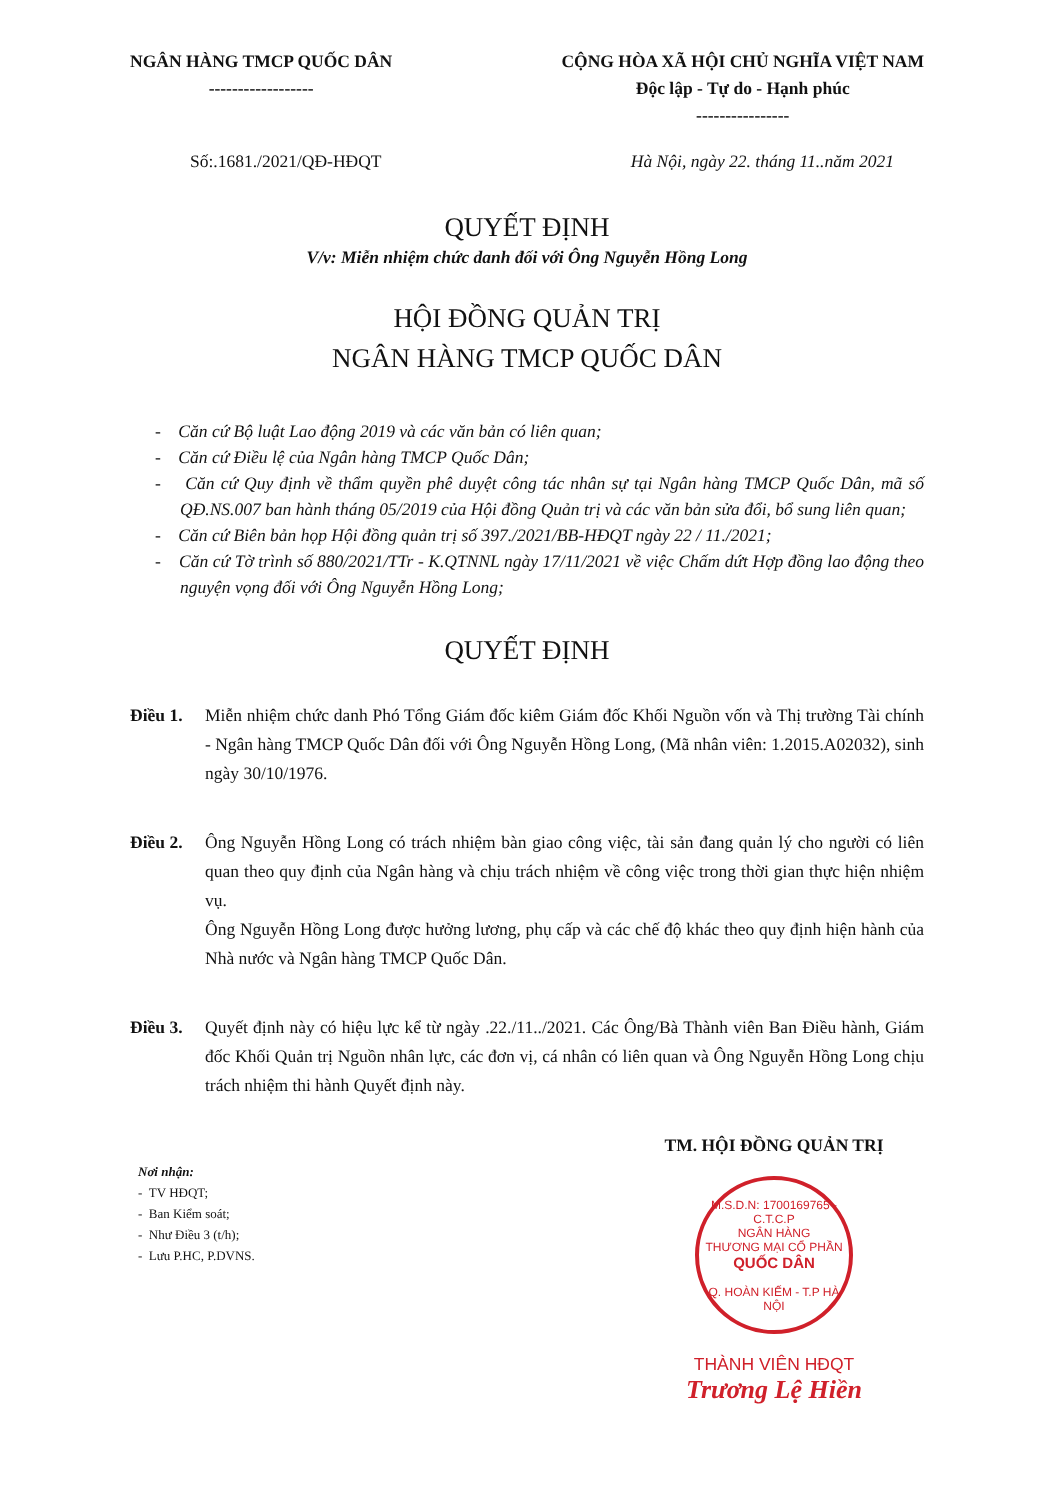NGÂN HÀNG TMCP QUỐC DÂN
------------------
CỘNG HÒA XÃ HỘI CHỦ NGHĨA VIỆT NAM
Độc lập - Tự do - Hạnh phúc
----------------
Số:.1681./2021/QĐ-HĐQT Hà Nội, ngày 22. tháng 11..năm 2021
QUYẾT ĐỊNH
V/v: Miễn nhiệm chức danh đối với Ông Nguyễn Hồng Long
HỘI ĐỒNG QUẢN TRỊ
NGÂN HÀNG TMCP QUỐC DÂN
- Căn cứ Bộ luật Lao động 2019 và các văn bản có liên quan;
- Căn cứ Điều lệ của Ngân hàng TMCP Quốc Dân;
- Căn cứ Quy định về thẩm quyền phê duyệt công tác nhân sự tại Ngân hàng TMCP Quốc Dân, mã số QĐ.NS.007 ban hành tháng 05/2019 của Hội đồng Quản trị và các văn bản sửa đổi, bổ sung liên quan;
- Căn cứ Biên bản họp Hội đồng quản trị số 397./2021/BB-HĐQT ngày 22 / 11./2021;
- Căn cứ Tờ trình số 880/2021/TTr - K.QTNNL ngày 17/11/2021 về việc Chấm dứt Hợp đồng lao động theo nguyện vọng đối với Ông Nguyễn Hồng Long;
QUYẾT ĐỊNH
Điều 1. Miễn nhiệm chức danh Phó Tổng Giám đốc kiêm Giám đốc Khối Nguồn vốn và Thị trường Tài chính - Ngân hàng TMCP Quốc Dân đối với Ông Nguyễn Hồng Long, (Mã nhân viên: 1.2015.A02032), sinh ngày 30/10/1976.
Điều 2. Ông Nguyễn Hồng Long có trách nhiệm bàn giao công việc, tài sản đang quản lý cho người có liên quan theo quy định của Ngân hàng và chịu trách nhiệm về công việc trong thời gian thực hiện nhiệm vụ.
Ông Nguyễn Hồng Long được hưởng lương, phụ cấp và các chế độ khác theo quy định hiện hành của Nhà nước và Ngân hàng TMCP Quốc Dân.
Điều 3. Quyết định này có hiệu lực kể từ ngày .22./11../2021. Các Ông/Bà Thành viên Ban Điều hành, Giám đốc Khối Quản trị Nguồn nhân lực, các đơn vị, cá nhân có liên quan và Ông Nguyễn Hồng Long chịu trách nhiệm thi hành Quyết định này.
Nơi nhận:
- TV HĐQT;
- Ban Kiểm soát;
- Như Điều 3 (t/h);
- Lưu P.HC, P.DVNS.
TM. HỘI ĐỒNG QUẢN TRỊ
M.S.D.N: 1700169765 - C.T.C.P
NGÂN HÀNG
THƯƠNG MẠI CỔ PHẦN
QUỐC DÂN
Q. HOÀN KIẾM - T.P HÀ NỘI
THÀNH VIÊN HĐQT
Trương Lệ Hiền